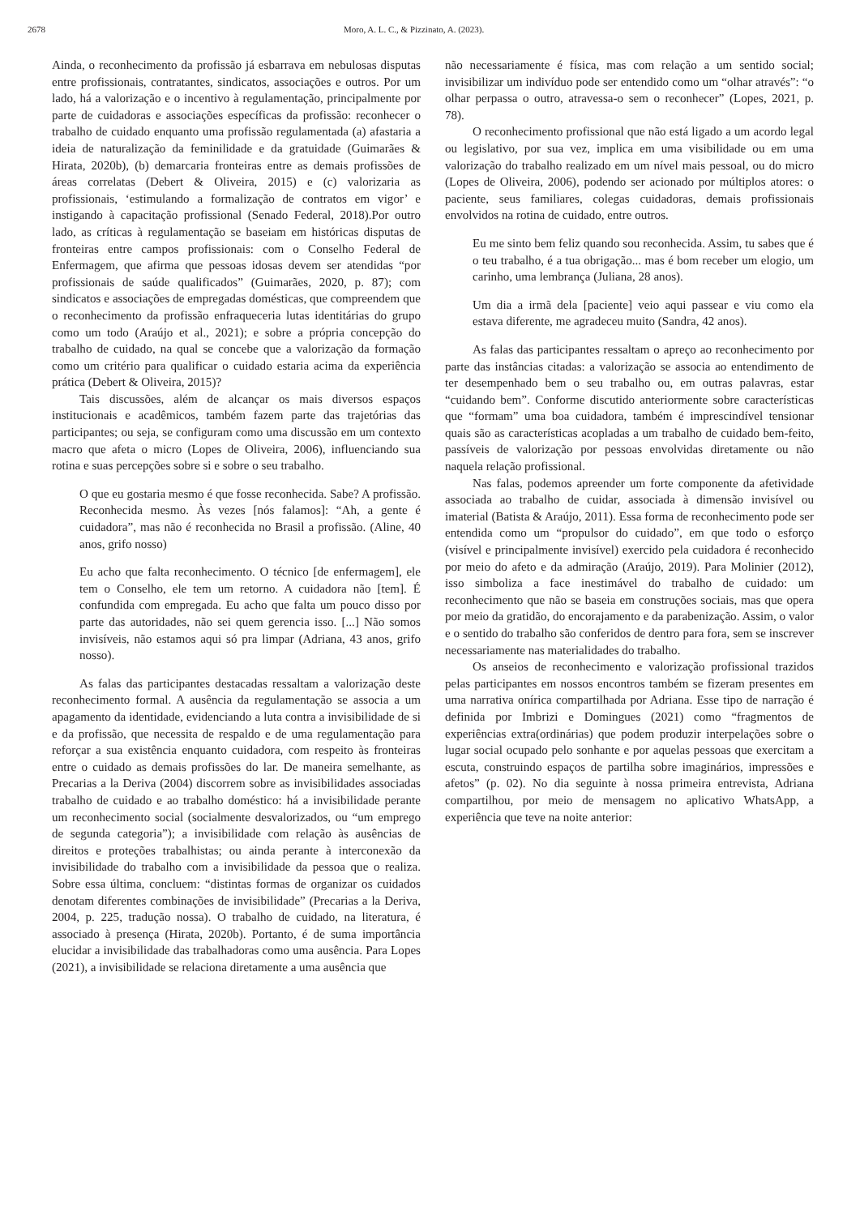2678 Moro, A. L. C., & Pizzinato, A. (2023).
Ainda, o reconhecimento da profissão já esbarrava em nebulosas disputas entre profissionais, contratantes, sindicatos, associações e outros. Por um lado, há a valorização e o incentivo à regulamentação, principalmente por parte de cuidadoras e associações específicas da profissão: reconhecer o trabalho de cuidado enquanto uma profissão regulamentada (a) afastaria a ideia de naturalização da feminilidade e da gratuidade (Guimarães & Hirata, 2020b), (b) demarcaria fronteiras entre as demais profissões de áreas correlatas (Debert & Oliveira, 2015) e (c) valorizaria as profissionais, ‘estimulando a formalização de contratos em vigor’ e instigando à capacitação profissional (Senado Federal, 2018).Por outro lado, as críticas à regulamentação se baseiam em históricas disputas de fronteiras entre campos profissionais: com o Conselho Federal de Enfermagem, que afirma que pessoas idosas devem ser atendidas “por profissionais de saúde qualificados” (Guimarães, 2020, p. 87); com sindicatos e associações de empregadas domésticas, que compreendem que o reconhecimento da profissão enfraqueceria lutas identitárias do grupo como um todo (Araújo et al., 2021); e sobre a própria concepção do trabalho de cuidado, na qual se concebe que a valorização da formação como um critério para qualificar o cuidado estaria acima da experiência prática (Debert & Oliveira, 2015)?
Tais discussões, além de alcançar os mais diversos espaços institucionais e acadêmicos, também fazem parte das trajetórias das participantes; ou seja, se configuram como uma discussão em um contexto macro que afeta o micro (Lopes de Oliveira, 2006), influenciando sua rotina e suas percepções sobre si e sobre o seu trabalho.
O que eu gostaria mesmo é que fosse reconhecida. Sabe? A profissão. Reconhecida mesmo. Às vezes [nós falamos]: “Ah, a gente é cuidadora”, mas não é reconhecida no Brasil a profissão. (Aline, 40 anos, grifo nosso)
Eu acho que falta reconhecimento. O técnico [de enfermagem], ele tem o Conselho, ele tem um retorno. A cuidadora não [tem]. É confundida com empregada. Eu acho que falta um pouco disso por parte das autoridades, não sei quem gerencia isso. [...] Não somos invisíveis, não estamos aqui só pra limpar (Adriana, 43 anos, grifo nosso).
As falas das participantes destacadas ressaltam a valorização deste reconhecimento formal. A ausência da regulamentação se associa a um apagamento da identidade, evidenciando a luta contra a invisibilidade de si e da profissão, que necessita de respaldo e de uma regulamentação para reforçar a sua existência enquanto cuidadora, com respeito às fronteiras entre o cuidado as demais profissões do lar. De maneira semelhante, as Precarias a la Deriva (2004) discorrem sobre as invisibilidades associadas trabalho de cuidado e ao trabalho doméstico: há a invisibilidade perante um reconhecimento social (socialmente desvalorizados, ou “um emprego de segunda categoria”); a invisibilidade com relação às ausências de direitos e proteções trabalhistas; ou ainda perante à interconexão da invisibilidade do trabalho com a invisibilidade da pessoa que o realiza. Sobre essa última, concluem: “distintas formas de organizar os cuidados denotam diferentes combinações de invisibilidade” (Precarias a la Deriva, 2004, p. 225, tradução nossa). O trabalho de cuidado, na literatura, é associado à presença (Hirata, 2020b). Portanto, é de suma importância elucidar a invisibilidade das trabalhadoras como uma ausência. Para Lopes (2021), a invisibilidade se relaciona diretamente a uma ausência que
não necessariamente é física, mas com relação a um sentido social; invisibilizar um indivíduo pode ser entendido como um “olhar através”: “o olhar perpassa o outro, atravessa-o sem o reconhecer” (Lopes, 2021, p. 78).
O reconhecimento profissional que não está ligado a um acordo legal ou legislativo, por sua vez, implica em uma visibilidade ou em uma valorização do trabalho realizado em um nível mais pessoal, ou do micro (Lopes de Oliveira, 2006), podendo ser acionado por múltiplos atores: o paciente, seus familiares, colegas cuidadoras, demais profissionais envolvidos na rotina de cuidado, entre outros.
Eu me sinto bem feliz quando sou reconhecida. Assim, tu sabes que é o teu trabalho, é a tua obrigação... mas é bom receber um elogio, um carinho, uma lembrança (Juliana, 28 anos).
Um dia a irmã dela [paciente] veio aqui passear e viu como ela estava diferente, me agradeceu muito (Sandra, 42 anos).
As falas das participantes ressaltam o apreço ao reconhecimento por parte das instâncias citadas: a valorização se associa ao entendimento de ter desempenhado bem o seu trabalho ou, em outras palavras, estar “cuidando bem”. Conforme discutido anteriormente sobre características que “formam” uma boa cuidadora, também é imprescindível tensionar quais são as características acopladas a um trabalho de cuidado bem-feito, passíveis de valorização por pessoas envolvidas diretamente ou não naquela relação profissional.
Nas falas, podemos apreender um forte componente da afetividade associada ao trabalho de cuidar, associada à dimensão invisível ou imaterial (Batista & Araújo, 2011). Essa forma de reconhecimento pode ser entendida como um “propulsor do cuidado”, em que todo o esforço (visível e principalmente invisível) exercido pela cuidadora é reconhecido por meio do afeto e da admiração (Araújo, 2019). Para Molinier (2012), isso simboliza a face inestimável do trabalho de cuidado: um reconhecimento que não se baseia em construções sociais, mas que opera por meio da gratidão, do encorajamento e da parabenização. Assim, o valor e o sentido do trabalho são conferidos de dentro para fora, sem se inscrever necessariamente nas materialidades do trabalho.
Os anseios de reconhecimento e valorização profissional trazidos pelas participantes em nossos encontros também se fizeram presentes em uma narrativa onírica compartilhada por Adriana. Esse tipo de narração é definida por Imbrizi e Domingues (2021) como “fragmentos de experiências extra(ordinárias) que podem produzir interpelações sobre o lugar social ocupado pelo sonhante e por aquelas pessoas que exercitam a escuta, construindo espaços de partilha sobre imaginários, impressões e afetos” (p. 02). No dia seguinte à nossa primeira entrevista, Adriana compartilhou, por meio de mensagem no aplicativo WhatsApp, a experiência que teve na noite anterior: